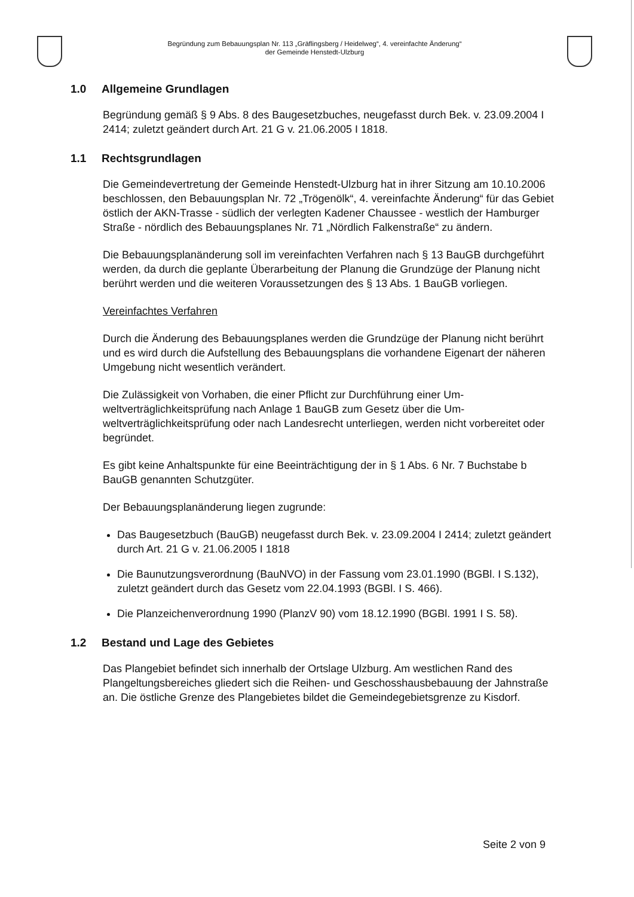Begründung zum Bebauungsplan Nr. 113 „Gräflingsberg / Heidelweg“, 4. vereinfachte Änderung“
der Gemeinde Henstedt-Ulzburg
1.0 Allgemeine Grundlagen
Begründung gemäß § 9 Abs. 8 des Baugesetzbuches, neugefasst durch Bek. v. 23.09.2004 I 2414; zuletzt geändert durch Art. 21 G v. 21.06.2005 I 1818.
1.1 Rechtsgrundlagen
Die Gemeindevertretung der Gemeinde Henstedt-Ulzburg hat in ihrer Sitzung am 10.10.2006 beschlossen, den Bebauungsplan Nr. 72 „Trögenölk“, 4. verein­fachte Änderung“ für das Gebiet östlich der AKN-Trasse - südlich der verlegten Kadener Chaussee - westlich der Hamburger Straße - nördlich des Bebau­ungsplanes Nr. 71 „Nördlich Falkenstraße“ zu ändern.
Die Bebauungsplanänderung soll im vereinfachten Verfahren nach § 13 BauGB durchgeführt werden, da durch die geplante Überarbeitung der Planung die Grundzüge der Planung nicht berührt werden und die weiteren Voraussetzun­gen des § 13 Abs. 1 BauGB vorliegen.
Vereinfachtes Verfahren
Durch die Änderung des Bebauungsplanes werden die Grundzüge der Planung nicht berührt und es wird durch die Aufstellung des Bebauungsplans die vor­handene Eigenart der näheren Umgebung nicht wesentlich verändert.
Die Zulässigkeit von Vorhaben, die einer Pflicht zur Durchführung einer Um­weltverträglichkeitsprüfung nach Anlage 1 BauGB zum Gesetz über die Um­weltverträglichkeitsprüfung oder nach Landesrecht unterliegen, werden nicht vorbereitet oder begründet.
Es gibt keine Anhaltspunkte für eine Beeinträchtigung der in § 1 Abs. 6 Nr. 7 Buchstabe b BauGB genannten Schutzgüter.
Der Bebauungsplanänderung liegen zugrunde:
Das Baugesetzbuch (BauGB) neugefasst durch Bek. v. 23.09.2004 I 2414; zuletzt geändert durch Art. 21 G v. 21.06.2005 I 1818
Die Baunutzungsverordnung (BauNVO) in der Fassung vom 23.01.1990 (BGBl. I S.132), zuletzt geändert durch das Gesetz vom 22.04.1993 (BGBl. I S. 466).
Die Planzeichenverordnung 1990 (PlanzV 90) vom 18.12.1990 (BGBl. 1991 I S. 58).
1.2 Bestand und Lage des Gebietes
Das Plangebiet befindet sich innerhalb der Ortslage Ulzburg. Am westlichen Rand des Plangeltungsbereiches gliedert sich die Reihen- und Geschosshaus­bebauung der Jahnstraße an. Die östliche Grenze des Plangebietes bildet die Gemeindegebietsgrenze zu Kisdorf.
Seite 2 von 9